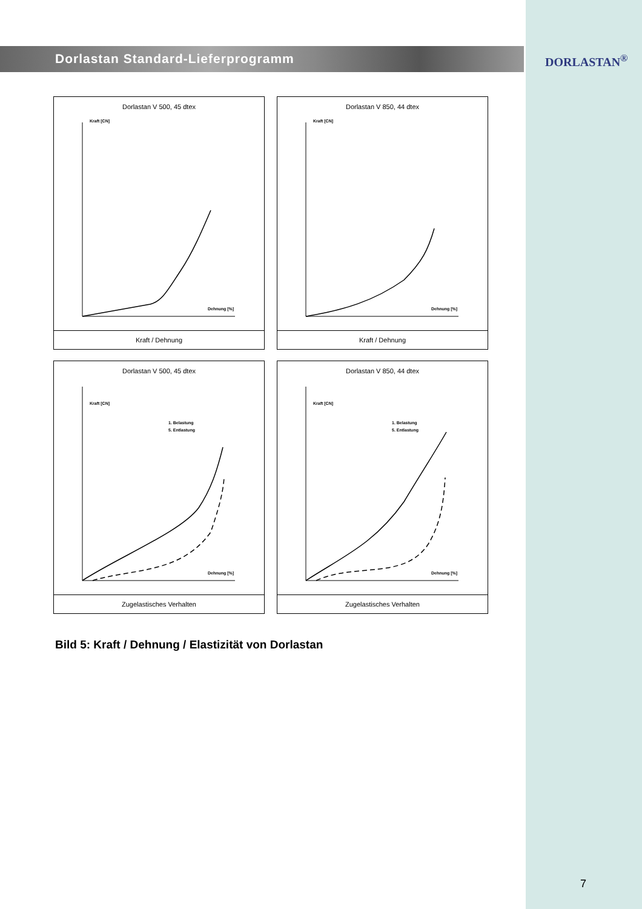Dorlastan Standard-Lieferprogramm
DORLASTAN<sup>®</sup>
Dorlastan V 500, 45 dtex
Kraft [CN]
Dehnung [%]
Kraft / Dehnung
Dorlastan V 850, 44 dtex
Kraft [CN]
Dehnung [%]
Kraft / Dehnung
Dorlastan V 500, 45 dtex
Kraft [CN]
Dehnung [%]
1. Belastung
5. Entlastung
Zugelastisches Verhalten
Dorlastan V 850, 44 dtex
Kraft [CN]
Dehnung [%]
1. Belastung
5. Entlastung
Zugelastisches Verhalten
Bild 5: Kraft / Dehnung / Elastizität von Dorlastan
7